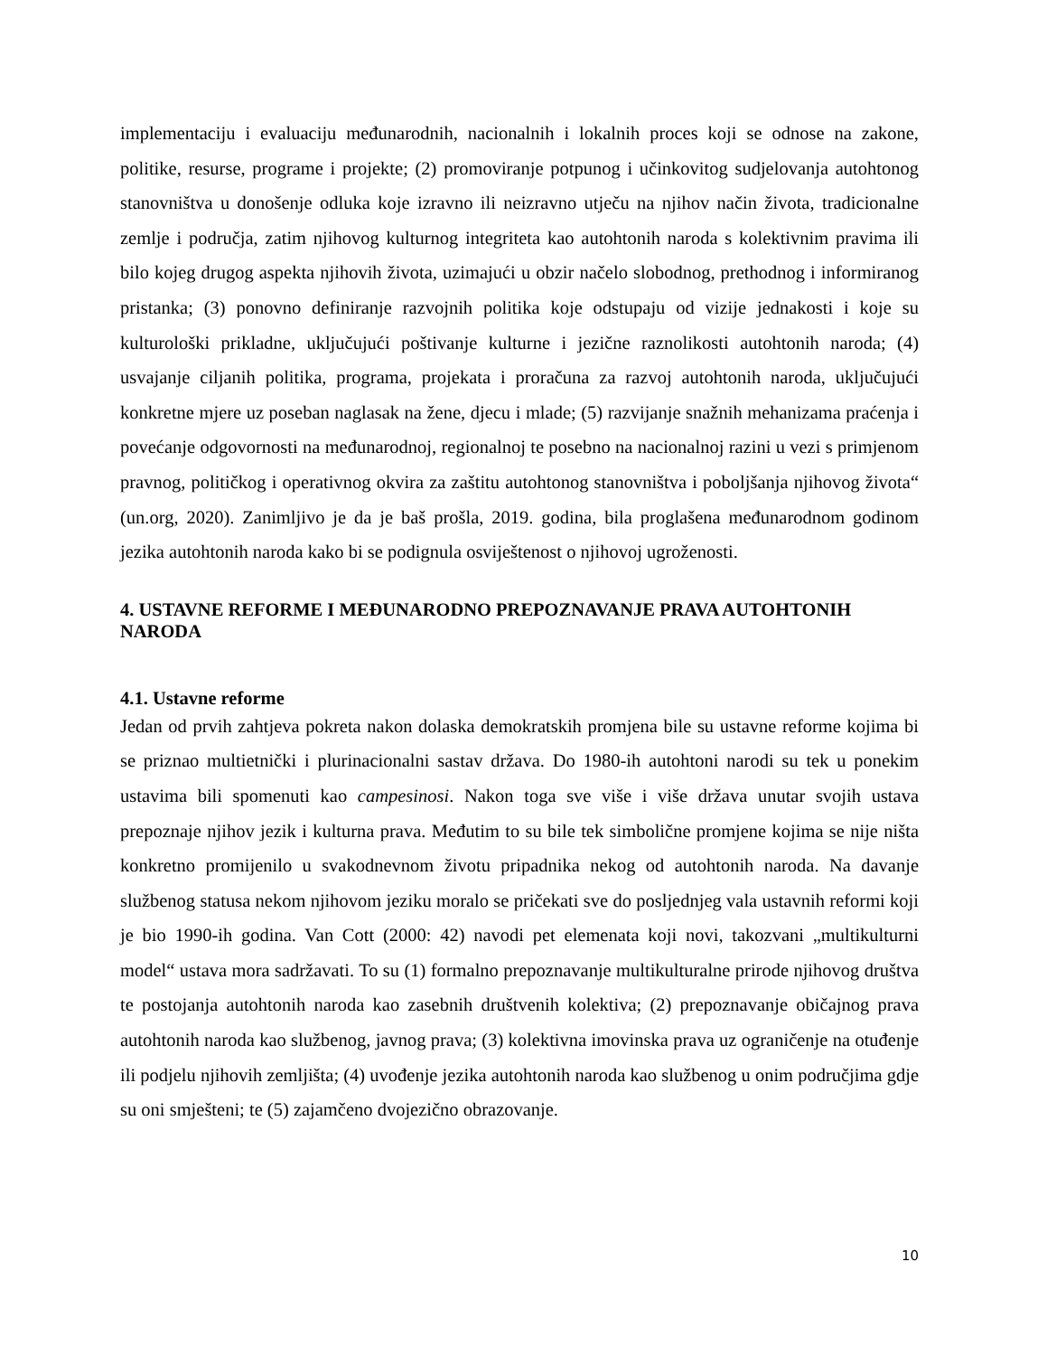implementaciju i evaluaciju međunarodnih, nacionalnih i lokalnih proces koji se odnose na zakone, politike, resurse, programe i projekte; (2) promoviranje potpunog i učinkovitog sudjelovanja autohtonog stanovništva u donošenje odluka koje izravno ili neizravno utječu na njihov način života, tradicionalne zemlje i područja, zatim njihovog kulturnog integriteta kao autohtonih naroda s kolektivnim pravima ili bilo kojeg drugog aspekta njihovih života, uzimajući u obzir načelo slobodnog, prethodnog i informiranog pristanka; (3) ponovno definiranje razvojnih politika koje odstupaju od vizije jednakosti i koje su kulturološki prikladne, uključujući poštivanje kulturne i jezične raznolikosti autohtonih naroda; (4) usvajanje ciljanih politika, programa, projekata i proračuna za razvoj autohtonih naroda, uključujući konkretne mjere uz poseban naglasak na žene, djecu i mlade; (5) razvijanje snažnih mehanizama praćenja i povećanje odgovornosti na međunarodnoj, regionalnoj te posebno na nacionalnoj razini u vezi s primjenom pravnog, političkog i operativnog okvira za zaštitu autohtonog stanovništva i poboljšanja njihovog života“ (un.org, 2020). Zanimljivo je da je baš prošla, 2019. godina, bila proglašena međunarodnom godinom jezika autohtonih naroda kako bi se podignula osviještenost o njihovoj ugroženosti.
4. USTAVNE REFORME I MEĐUNARODNO PREPOZNAVANJE PRAVA AUTOHTONIH NARODA
4.1. Ustavne reforme
Jedan od prvih zahtjeva pokreta nakon dolaska demokratskih promjena bile su ustavne reforme kojima bi se priznao multietnički i plurinacionalni sastav država. Do 1980-ih autohtoni narodi su tek u ponekim ustavima bili spomenuti kao campesinosi. Nakon toga sve više i više država unutar svojih ustava prepoznaje njihov jezik i kulturna prava. Međutim to su bile tek simbolične promjene kojima se nije ništa konkretno promijenilo u svakodnevnom životu pripadnika nekog od autohtonih naroda. Na davanje službenog statusa nekom njihovom jeziku moralo se pričekati sve do posljednjeg vala ustavnih reformi koji je bio 1990-ih godina. Van Cott (2000: 42) navodi pet elemenata koji novi, takozvani „multikulturni model“ ustava mora sadržavati. To su (1) formalno prepoznavanje multikulturalne prirode njihovog društva te postojanja autohtonih naroda kao zasebnih društvenih kolektiva; (2) prepoznavanje običajnog prava autohtonih naroda kao službenog, javnog prava; (3) kolektivna imovinska prava uz ograničenje na otuđenje ili podjelu njihovih zemljišta; (4) uvođenje jezika autohtonih naroda kao službenog u onim područjima gdje su oni smješteni; te (5) zajamčeno dvojezično obrazovanje.
10